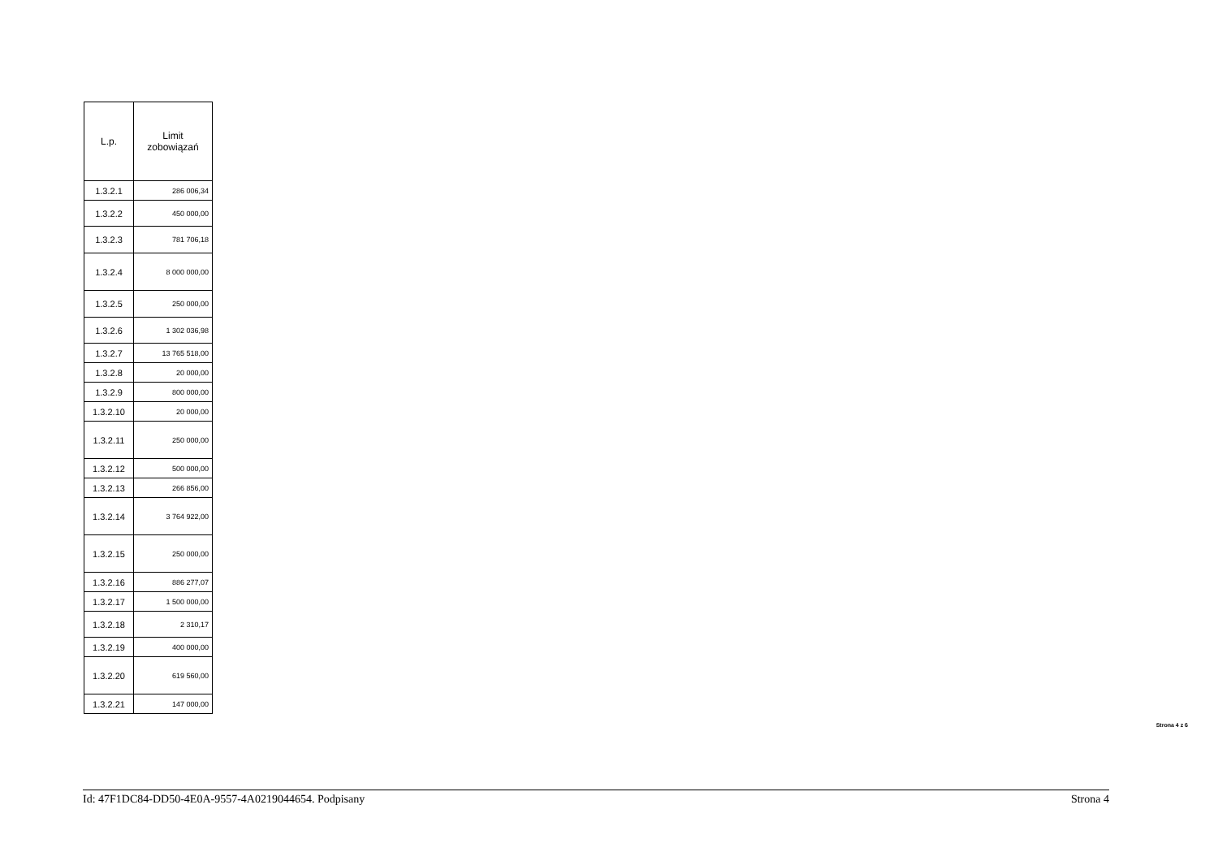| L.p. | Limit zobowiązań |
| --- | --- |
| 1.3.2.1 | 286 006,34 |
| 1.3.2.2 | 450 000,00 |
| 1.3.2.3 | 781 706,18 |
| 1.3.2.4 | 8 000 000,00 |
| 1.3.2.5 | 250 000,00 |
| 1.3.2.6 | 1 302 036,98 |
| 1.3.2.7 | 13 765 518,00 |
| 1.3.2.8 | 20 000,00 |
| 1.3.2.9 | 800 000,00 |
| 1.3.2.10 | 20 000,00 |
| 1.3.2.11 | 250 000,00 |
| 1.3.2.12 | 500 000,00 |
| 1.3.2.13 | 266 856,00 |
| 1.3.2.14 | 3 764 922,00 |
| 1.3.2.15 | 250 000,00 |
| 1.3.2.16 | 886 277,07 |
| 1.3.2.17 | 1 500 000,00 |
| 1.3.2.18 | 2 310,17 |
| 1.3.2.19 | 400 000,00 |
| 1.3.2.20 | 619 560,00 |
| 1.3.2.21 | 147 000,00 |
Strona 4 z 6
Id: 47F1DC84-DD50-4E0A-9557-4A0219044654. Podpisany Strona 4